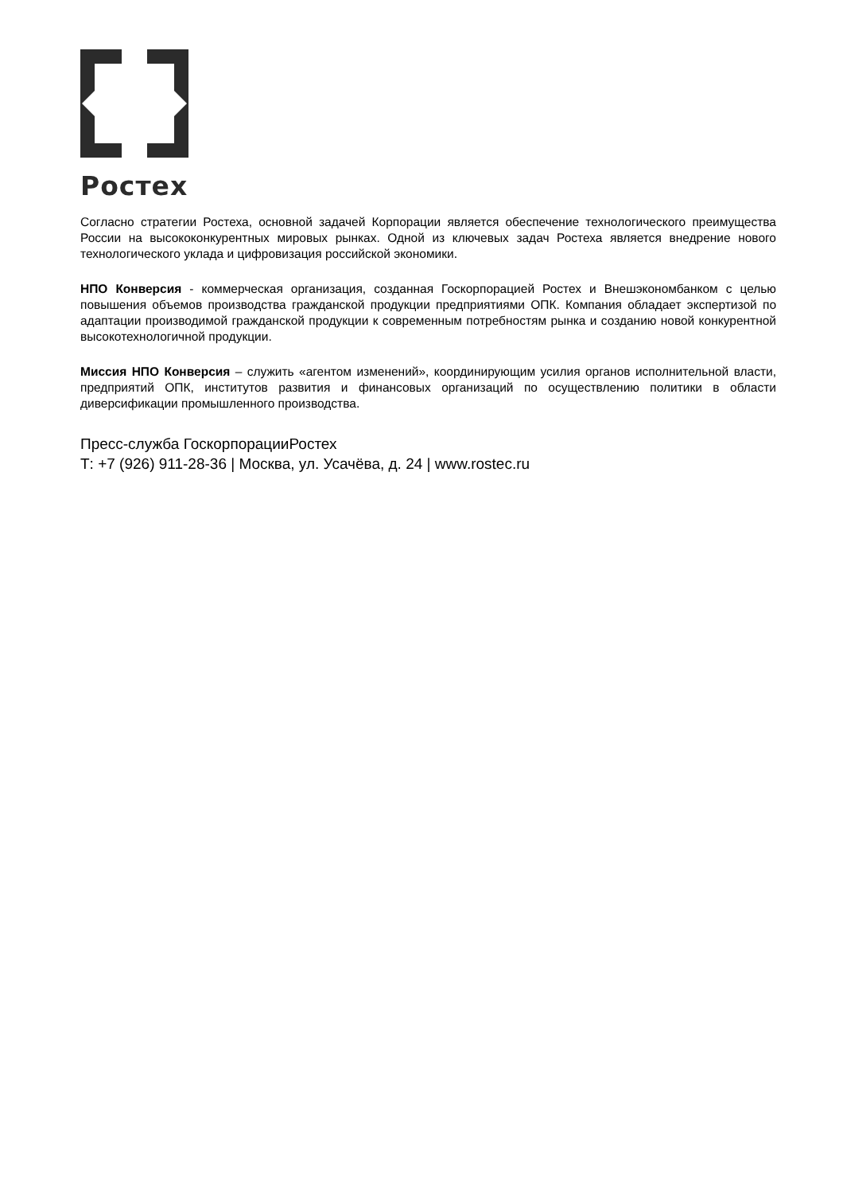Ростех
Согласно стратегии Ростеха, основной задачей Корпорации является обеспечение технологического преимущества России на высококонкурентных мировых рынках. Одной из ключевых задач Ростеха является внедрение нового технологического уклада и цифровизация российской экономики.
НПО Конверсия - коммерческая организация, созданная Госкорпорацией Ростех и Внешэкономбанком с целью повышения объемов производства гражданской продукции предприятиями ОПК. Компания обладает экспертизой по адаптации производимой гражданской продукции к современным потребностям рынка и созданию новой конкурентной высокотехнологичной продукции.
Миссия НПО Конверсия – служить «агентом изменений», координирующим усилия органов исполнительной власти, предприятий ОПК, институтов развития и финансовых организаций по осуществлению политики в области диверсификации промышленного производства.
Пресс-служба ГоскорпорацииРостех
Т: +7 (926) 911-28-36 | Москва, ул. Усачёва, д. 24 | www.rostec.ru